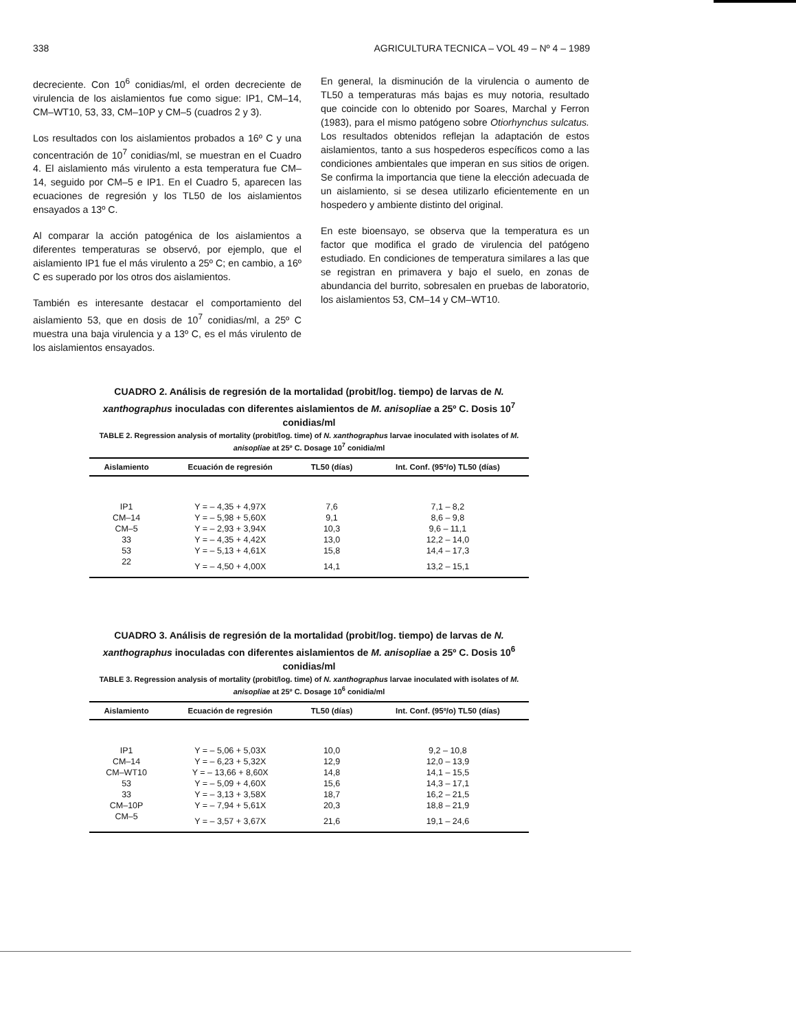338 AGRICULTURA TECNICA – VOL 49 – Nº 4 – 1989
decreciente. Con 10<sup>6</sup> conidias/ml, el orden decreciente de virulencia de los aislamientos fue como sigue: IP1, CM–14, CM–WT10, 53, 33, CM–10P y CM–5 (cuadros 2 y 3).
Los resultados con los aislamientos probados a 16º C y una concentración de 10<sup>7</sup> conidias/ml, se muestran en el Cuadro 4. El aislamiento más virulento a esta temperatura fue CM–14, seguido por CM–5 e IP1. En el Cuadro 5, aparecen las ecuaciones de regresión y los TL50 de los aislamientos ensayados a 13º C.
Al comparar la acción patogénica de los aislamientos a diferentes temperaturas se observó, por ejemplo, que el aislamiento IP1 fue el más virulento a 25º C; en cambio, a 16º C es superado por los otros dos aislamientos.
También es interesante destacar el comportamiento del aislamiento 53, que en dosis de 10<sup>7</sup> conidias/ml, a 25º C muestra una baja virulencia y a 13º C, es el más virulento de los aislamientos ensayados.
En general, la disminución de la virulencia o aumento de TL50 a temperaturas más bajas es muy notoria, resultado que coincide con lo obtenido por Soares, Marchal y Ferron (1983), para el mismo patógeno sobre Otiorhynchus sulcatus. Los resultados obtenidos reflejan la adaptación de estos aislamientos, tanto a sus hospederos específicos como a las condiciones ambientales que imperan en sus sitios de origen. Se confirma la importancia que tiene la elección adecuada de un aislamiento, si se desea utilizarlo eficientemente en un hospedero y ambiente distinto del original.
En este bioensayo, se observa que la temperatura es un factor que modifica el grado de virulencia del patógeno estudiado. En condiciones de temperatura similares a las que se registran en primavera y bajo el suelo, en zonas de abundancia del burrito, sobresalen en pruebas de laboratorio, los aislamientos 53, CM–14 y CM–WT10.
CUADRO 2. Análisis de regresión de la mortalidad (probit/log. tiempo) de larvas de N. xanthographus inoculadas con diferentes aislamientos de M. anisopliae a 25º C. Dosis 10<sup>7</sup> conidias/ml
TABLE 2. Regression analysis of mortality (probit/log. time) of N. xanthographus larvae inoculated with isolates of M. anisopliae at 25º C. Dosage 10<sup>7</sup> conidia/ml
| Aislamiento | Ecuación de regresión | TL50 (días) | Int. Conf. (95º/o) TL50 (días) |
| --- | --- | --- | --- |
| IP1 | Y = – 4,35 + 4,97X | 7,6 | 7,1 – 8,2 |
| CM–14 | Y = – 5,98 + 5,60X | 9,1 | 8,6 – 9,8 |
| CM–5 | Y = – 2,93 + 3,94X | 10,3 | 9,6 – 11,1 |
| 33 | Y = – 4,35 + 4,42X | 13,0 | 12,2 – 14,0 |
| 53 | Y = – 5,13 + 4,61X | 15,8 | 14,4 – 17,3 |
| 22 | Y = – 4,50 + 4,00X | 14,1 | 13,2 – 15,1 |
CUADRO 3. Análisis de regresión de la mortalidad (probit/log. tiempo) de larvas de N. xanthographus inoculadas con diferentes aislamientos de M. anisopliae a 25º C. Dosis 10<sup>6</sup> conidias/ml
TABLE 3. Regression analysis of mortality (probit/log. time) of N. xanthographus larvae inoculated with isolates of M. anisopliae at 25º C. Dosage 10<sup>6</sup> conidia/ml
| Aislamiento | Ecuación de regresión | TL50 (días) | Int. Conf. (95º/o) TL50 (días) |
| --- | --- | --- | --- |
| IP1 | Y = – 5,06 + 5,03X | 10,0 | 9,2 – 10,8 |
| CM–14 | Y = – 6,23 + 5,32X | 12,9 | 12,0 – 13,9 |
| CM–WT10 | Y = – 13,66 + 8,60X | 14,8 | 14,1 – 15,5 |
| 53 | Y = – 5,09 + 4,60X | 15,6 | 14,3 – 17,1 |
| 33 | Y = – 3,13 + 3,58X | 18,7 | 16,2 – 21,5 |
| CM–10P | Y = – 7,94 + 5,61X | 20,3 | 18,8 – 21,9 |
| CM–5 | Y = – 3,57 + 3,67X | 21,6 | 19,1 – 24,6 |